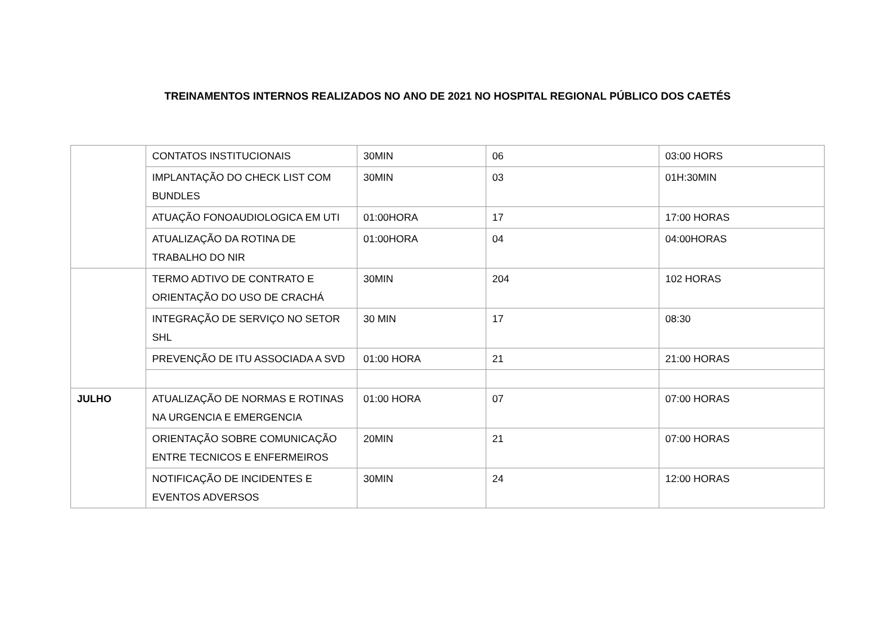TREINAMENTOS INTERNOS REALIZADOS NO ANO DE 2021 NO HOSPITAL REGIONAL PÚBLICO DOS CAETÉS
| | CONTATOS INSTITUCIONAIS | 30MIN | 06 | 03:00 HORS |
| | IMPLANTAÇÃO DO CHECK LIST COM BUNDLES | 30MIN | 03 | 01H:30MIN |
| | ATUAÇÃO FONOAUDIOLOGICA EM UTI | 01:00HORA | 17 | 17:00 HORAS |
| | ATUALIZAÇÃO DA ROTINA DE TRABALHO DO NIR | 01:00HORA | 04 | 04:00HORAS |
| | TERMO ADTIVO DE CONTRATO E ORIENTAÇÃO DO USO DE CRACHÁ | 30MIN | 204 | 102 HORAS |
| | INTEGRAÇÃO DE SERVIÇO NO SETOR SHL | 30 MIN | 17 | 08:30 |
| | PREVENÇÃO DE ITU ASSOCIADA A SVD | 01:00 HORA | 21 | 21:00 HORAS |
| JULHO | ATUALIZAÇÃO DE NORMAS E ROTINAS NA URGENCIA E EMERGENCIA | 01:00 HORA | 07 | 07:00 HORAS |
| | ORIENTAÇÃO SOBRE COMUNICAÇÃO ENTRE TECNICOS E ENFERMEIROS | 20MIN | 21 | 07:00 HORAS |
| | NOTIFICAÇÃO DE INCIDENTES E EVENTOS ADVERSOS | 30MIN | 24 | 12:00 HORAS |